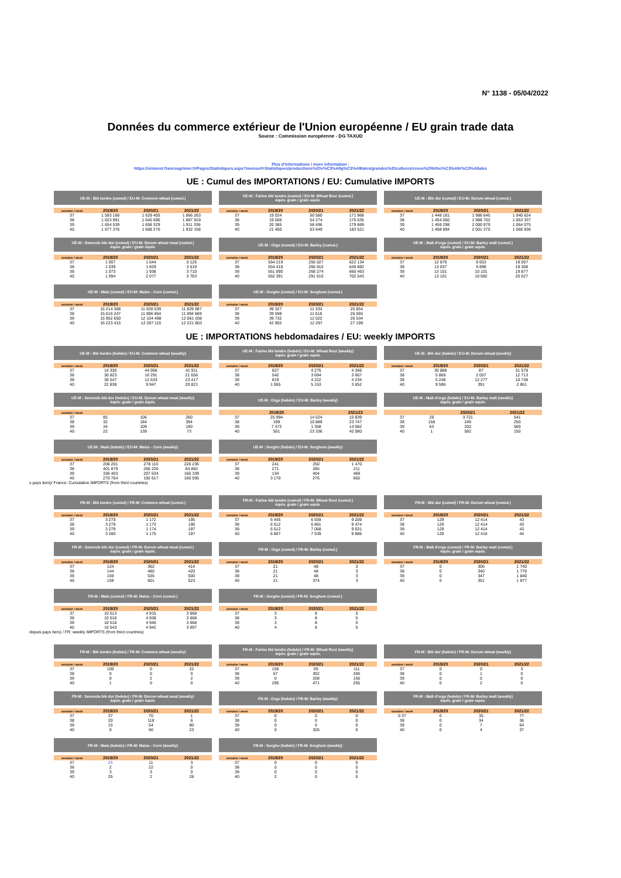N° 1138 - 05/04/2022
Données du commerce extérieur de l'Union européenne / EU grain trade data
Source : Commission européenne - DG TAXUD
Plus d'informations / more information :
https://visionet.franceagrimer.fr/Pages/Statistiques.aspx?menuurl=Statistiques/productions%20v%C3%A9g%C3%A9tales/grandes%20cultures/revue%20Infoc%C3%A9r%C3%A9ales
UE : Cumul des IMPORTATIONS / EU: Cumulative IMPORTS
UE-M : Blé tendre (cumul) / EU-M: Common wheat (cumul.)
| semaine / week | 2019/20 | 2020/21 | 2021/22 |
| --- | --- | --- | --- |
| 37 | 1 593 168 | 1 629 405 | 1 866 263 |
| 38 | 1 623 991 | 1 645 696 | 1 887 919 |
| 39 | 1 654 539 | 1 658 329 | 1 911 336 |
| 40 | 1 677 376 | 1 668 276 | 1 932 158 |
UE-M : Farine blé tendre (cumul) / EU-M: Wheat flour (cumul.)
équiv. grain / grain equiv.
| semaine / week | 2019/20 | 2020/21 | 2021/22 |
| --- | --- | --- | --- |
| 37 | 19 024 | 50 580 | 171 968 |
| 38 | 19 566 | 54 274 | 175 635 |
| 39 | 20 385 | 58 496 | 179 869 |
| 40 | 21 450 | 63 649 | 183 521 |
UE-M : Blé dur (cumul) / EU-M: Durum wheat (cumul.)
| semaine / week | 2019/20 | 2020/21 | 2021/22 |
| --- | --- | --- | --- |
| 37 | 1 448 181 | 1 986 645 | 1 040 624 |
| 38 | 1 454 050 | 1 988 702 | 1 053 337 |
| 39 | 1 459 298 | 2 000 979 | 1 064 075 |
| 40 | 1 468 894 | 2 001 370 | 1 066 936 |
UE-M : Semoule blé dur (cumul) / EU-M: Durum wheat meal (cumul.)
équiv. grain / grain équiv.
| semaine / week | 2019/20 | 2020/21 | 2021/22 |
| --- | --- | --- | --- |
| 37 | 1 007 | 1 644 | 3 125 |
| 38 | 1 039 | 1 829 | 3 519 |
| 39 | 1 073 | 1 938 | 3 710 |
| 40 | 1 094 | 2 077 | 3 783 |
UE-M : Orge (cumul) / EU-M: Barley (cumul.)
| semaine / week | 2019/20 | 2020/21 | 2021/22 |
| --- | --- | --- | --- |
| 37 | 554 219 | 256 027 | 622 134 |
| 38 | 554 418 | 266 916 | 645 882 |
| 39 | 561 890 | 268 274 | 660 463 |
| 40 | 562 391 | 291 610 | 702 543 |
UE-M : Malt d'orge (cumul) / EU-M: Barley malt (cumul.)
équiv. grain / grain equiv.
| semaine / week | 2019/20 | 2020/21 | 2021/22 |
| --- | --- | --- | --- |
| 37 | 12 879 | 9 653 | 19 057 |
| 38 | 13 037 | 9 898 | 19 308 |
| 39 | 13 101 | 10 101 | 19 877 |
| 40 | 13 101 | 10 682 | 20 027 |
UE-M : Maïs (cumul) / EU-M: Maize - Corn (cumul.)
| semaine / week | 2019/20 | 2020/21 | 2021/22 |
| --- | --- | --- | --- |
| 37 | 15 214 368 | 11 630 639 | 11 829 987 |
| 38 | 15 616 247 | 11 896 864 | 11 894 869 |
| 39 | 15 952 650 | 12 104 498 | 12 061 208 |
| 40 | 16 223 415 | 12 297 115 | 12 221 803 |
UE-M : Sorgho (cumul) / EU-M: Sorghum (cumul.)
| semaine / week | 2019/20 | 2020/21 | 2021/22 |
| --- | --- | --- | --- |
| 37 | 39 327 | 11 333 | 25 854 |
| 38 | 39 598 | 11 618 | 26 065 |
| 39 | 39 732 | 12 022 | 26 534 |
| 40 | 42 902 | 12 297 | 27 199 |
UE : IMPORTATIONS hebdomadaires / EU: weekly IMPORTS
UE-M : Blé tendre (hebdo) / EU-M: Common wheat (weekly)
| semaine / week | 2019/20 | 2020/21 | 2021/22 |
| --- | --- | --- | --- |
| 37 | 14 330 | 44 956 | 41 911 |
| 38 | 30 823 | 16 291 | 21 656 |
| 39 | 30 547 | 12 633 | 23 417 |
| 40 | 22 838 | 9 947 | 20 821 |
UE-M : Farine blé tendre (hebdo) / EU-M: Wheat flour (weekly)
équiv. grain / grain equiv.
| semaine / week | 2019/20 | 2020/21 | 2021/22 |
| --- | --- | --- | --- |
| 37 | 627 | 4 275 | 4 346 |
| 38 | 542 | 3 694 | 3 667 |
| 39 | 819 | 4 222 | 4 234 |
| 40 | 1 065 | 5 153 | 3 652 |
UE-M : Blé dur (hebdo) / EU-M: Durum wheat (weekly)
| semaine / week | 2019/20 | 2020/21 | 2021/22 |
| --- | --- | --- | --- |
| 37 | 30 888 | 87 | 31 578 |
| 38 | 5 869 | 2 057 | 12 713 |
| 39 | 5 248 | 12 277 | 10 738 |
| 40 | 9 596 | 391 | 2 861 |
UE-M : Semoule blé dur (hebdo) / EU-M: Durum wheat meal (weekly)
équiv. grain / grain équiv.
| semaine / week | | | |
| --- | --- | --- | --- |
| 37 | 85 | 106 | 260 |
| 38 | 32 | 184 | 394 |
| 39 | 34 | 109 | 190 |
| 40 | 22 | 139 | 73 |
UE-M : Orge (hebdo) / EU-M: Barley (weekly)
| | 2019/20 | | 2021/22 |
| --- | --- | --- | --- |
| 37 | 25 994 | 14 524 | 10 839 |
| 38 | 199 | 10 889 | 23 747 |
| 39 | 7 472 | 1 358 | 14 582 |
| 40 | 501 | 23 336 | 42 080 |
UE-M : Malt d'orge (hebdo) / EU-M: Barley malt (weekly)
équiv. grain / grain equiv.
| | | 2020/21 | 2021/22 |
| --- | --- | --- | --- |
| 37 | 26 | 3 721 | 541 |
| 38 | 158 | 245 | 250 |
| 39 | 63 | 202 | 569 |
| 40 | 1 | 582 | 150 |
UE-M : Maïs (hebdo) / EU-M: Maize - Corn (weekly)
| semaine / week | 2019/20 | 2020/21 | 2021/22 |
| --- | --- | --- | --- |
| 37 | 206 201 | 278 110 | 226 236 |
| 38 | 401 879 | 266 226 | 64 882 |
| 39 | 336 403 | 207 634 | 166 339 |
| 40 | 270 764 | 192 617 | 160 595 |
UE-M : Sorgho (hebdo) / EU-M: Sorghum (weekly)
| semaine / week | 2019/20 | 2020/21 | 2021/22 |
| --- | --- | --- | --- |
| 37 | 241 | 250 | 1 470 |
| 38 | 271 | 285 | 211 |
| 39 | 134 | 404 | 469 |
| 40 | 3 170 | 276 | 665 |
s pays tiers)/ France: Cumulative IMPORTS (from third countries)
FR-M : Blé tendre (cumul) / FR-M: Common wheat (cumul.)
| semaine / week | 2019/20 | 2020/21 | 2021/22 |
| --- | --- | --- | --- |
| 37 | 3 279 | 1 172 | 195 |
| 38 | 3 279 | 1 173 | 195 |
| 39 | 3 279 | 1 174 | 197 |
| 40 | 3 280 | 1 175 | 197 |
FR-M : Farine blé tendre (cumul) / FR-M: Wheat flour (cumul.)
équiv. grain / grain equiv.
| semaine / week | 2019/20 | 2020/21 | 2021/22 |
| --- | --- | --- | --- |
| 37 | 6 445 | 6 559 | 9 209 |
| 38 | 6 512 | 6 861 | 9 474 |
| 39 | 6 512 | 7 068 | 9 631 |
| 40 | 6 807 | 7 539 | 9 886 |
FR-M : Blé dur (cumul) / FR-M: Durum wheat (cumul.)
| semaine / week | 2019/20 | 2020/21 | 2021/22 |
| --- | --- | --- | --- |
| 37 | 129 | 12 414 | 43 |
| 38 | 129 | 12 414 | 43 |
| 39 | 129 | 12 414 | 43 |
| 40 | 129 | 12 416 | 44 |
FR-M : Semoule blé dur (cumul) / FR-M: Durum wheat meal (cumul.)
équiv. grain / grain équiv.
| semaine / week | 2019/20 | 2020/21 | 2021/22 |
| --- | --- | --- | --- |
| 37 | 124 | 362 | 414 |
| 38 | 144 | 480 | 420 |
| 39 | 159 | 535 | 500 |
| 40 | 159 | 601 | 523 |
FR-M : Orge (cumul) / FR-M: Barley (cumul.)
| semaine / week | 2019/20 | 2020/21 | 2021/22 |
| --- | --- | --- | --- |
| 37 | 21 | 48 | 3 |
| 38 | 21 | 48 | 3 |
| 39 | 21 | 48 | 3 |
| 40 | 21 | 374 | 3 |
FR-M : Malt d'orge (cumul) / FR-M: Barley malt (cumul.)
équiv. grain / grain equiv.
| semaine / week | 2019/20 | 2020/21 | 2021/22 |
| --- | --- | --- | --- |
| 37 | 0 | 306 | 1 740 |
| 38 | 0 | 340 | 1 776 |
| 39 | 0 | 347 | 1 840 |
| 40 | 0 | 351 | 1 877 |
FR-M : Maïs (cumul) / FR-M: Maize - Corn (cumul.)
| semaine / week | 2019/20 | 2020/21 | 2021/22 |
| --- | --- | --- | --- |
| 37 | 10 513 | 4 915 | 3 668 |
| 38 | 10 516 | 4 938 | 3 668 |
| 39 | 10 518 | 4 940 | 3 668 |
| 40 | 10 543 | 4 942 | 3 697 |
FR-M : Sorgho (cumul) / FR-M: Sorghum (cumul.)
| semaine / week | 2019/20 | 2020/21 | 2021/22 |
| --- | --- | --- | --- |
| 37 | 3 | 8 | 5 |
| 38 | 3 | 8 | 5 |
| 39 | 3 | 8 | 5 |
| 40 | 4 | 8 | 5 |
depuis pays tiers) / FR: weekly IMPORTS (from third countries)
FR-M : Blé tendre (hebdo) / FR-M: Common wheat (weekly)
| semaine / week | 2019/20 | 2020/21 | 2021/22 |
| --- | --- | --- | --- |
| 37 | 100 | 0 | 22 |
| 38 | 0 | 0 | 0 |
| 39 | 0 | 2 | 2 |
| 40 | 1 | 0 | 0 |
FR-M : Farine blé tendre (hebdo) / FR-M: Wheat flour (weekly)
équiv. grain / grain equiv.
| semaine / week | 2019/20 | 2020/21 | 2021/22 |
| --- | --- | --- | --- |
| 37 | 156 | 65 | 111 |
| 38 | 67 | 302 | 266 |
| 39 | 0 | 208 | 156 |
| 40 | 295 | 471 | 255 |
FR-M : Blé dur (hebdo) / FR-M: Durum wheat (weekly)
| semaine / week | 2019/20 | 2020/21 | 2021/22 |
| --- | --- | --- | --- |
| 37 | 0 | 0 | 3 |
| 38 | 0 | 1 | 0 |
| 39 | 0 | 0 | 0 |
| 40 | 0 | 2 | 0 |
FR-M : Semoule blé dur (hebdo) / FR-M: Durum wheat meal (weekly)
équiv. grain / grain équiv.
| semaine / week | 2019/20 | 2020/21 | 2021/22 |
| --- | --- | --- | --- |
| 37 | 37 | 70 | 1 |
| 38 | 20 | 118 | 6 |
| 39 | 15 | 54 | 80 |
| 40 | 0 | 66 | 23 |
FR-M : Orge (hebdo) / FR-M: Barley (weekly)
| semaine / week | 2019/20 | 2020/21 | 2021/22 |
| --- | --- | --- | --- |
| 37 | 0 | 0 | 0 |
| 38 | 0 | 0 | 0 |
| 39 | 0 | 0 | 0 |
| 40 | 0 | 326 | 0 |
FR-M : Malt d'orge (hebdo) / FR-M: Barley malt (weekly)
équiv. grain / grain equiv.
| semaine / week | 2019/20 | 2020/21 | 2021/22 |
| --- | --- | --- | --- |
| 0 37 | 0 | 35 | 77 |
| 38 | 0 | 34 | 36 |
| 39 | 0 | 7 | 64 |
| 40 | 0 | 4 | 37 |
FR-M : Maïs (hebdo) / FR-M: Maize - Corn (weekly)
| semaine / week | 2019/20 | 2020/21 | 2021/22 |
| --- | --- | --- | --- |
| 37 | 25 | 11 | 3 |
| 38 | 2 | 22 | 0 |
| 39 | 3 | 3 | 0 |
| 40 | 25 | 2 | 28 |
FR-M : Sorgho (hebdo) / FR-M: Sorghum (weekly)
| semaine / week | 2019/20 | 2020/21 | 2021/22 |
| --- | --- | --- | --- |
| 37 | 0 | 0 | 0 |
| 38 | 0 | 0 | 0 |
| 39 | 0 | 0 | 0 |
| 40 | 2 | 0 | 0 |